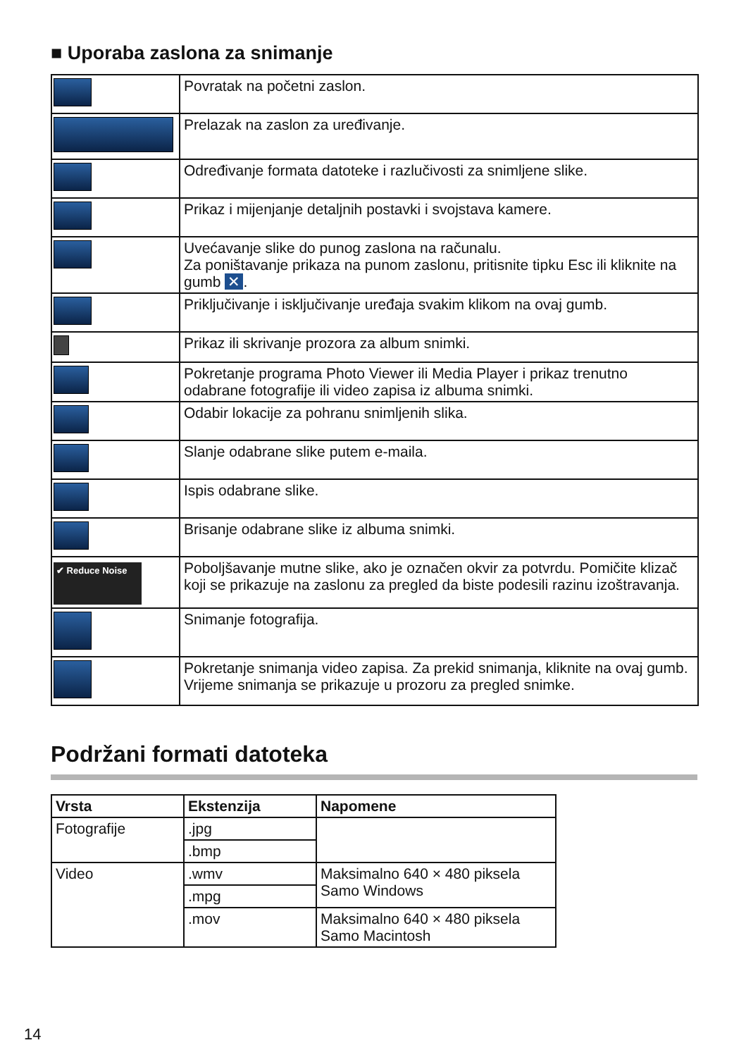■ Uporaba zaslona za snimanje
| | Povratak na početni zaslon. |
| | Prelazak na zaslon za uređivanje. |
| | Određivanje formata datoteke i razlučivosti za snimljene slike. |
| | Prikaz i mijenjanje detaljnih postavki i svojstava kamere. |
| | Uvećavanje slike do punog zaslona na računalu. Za poništavanje prikaza na punom zaslonu, pritisnite tipku Esc ili kliknite na gumb ✕ . |
| | Priključivanje i isključivanje uređaja svakim klikom na ovaj gumb. |
| | Prikaz ili skrivanje prozora za album snimki. |
| | Pokretanje programa Photo Viewer ili Media Player i prikaz trenutno odabrane fotografije ili video zapisa iz albuma snimki. |
| | Odabir lokacije za pohranu snimljenih slika. |
| | Slanje odabrane slike putem e-maila. |
| | Ispis odabrane slike. |
| | Brisanje odabrane slike iz albuma snimki. |
| ✔ Reduce Noise | Poboljšavanje mutne slike, ako je označen okvir za potvrdu. Pomičite klizač koji se prikazuje na zaslonu za pregled da biste podesili razinu izoštravanja. |
| | Snimanje fotografija. |
| | Pokretanje snimanja video zapisa. Za prekid snimanja, kliknite na ovaj gumb. Vrijeme snimanja se prikazuje u prozoru za pregled snimke. |
Podržani formati datoteka
| Vrsta | Ekstenzija | Napomene |
| --- | --- | --- |
| Fotografije | .jpg | |
| | .bmp | |
| Video | .wmv | Maksimalno 640 × 480 piksela Samo Windows |
| | .mpg | |
| | .mov | Maksimalno 640 × 480 piksela Samo Macintosh |
14